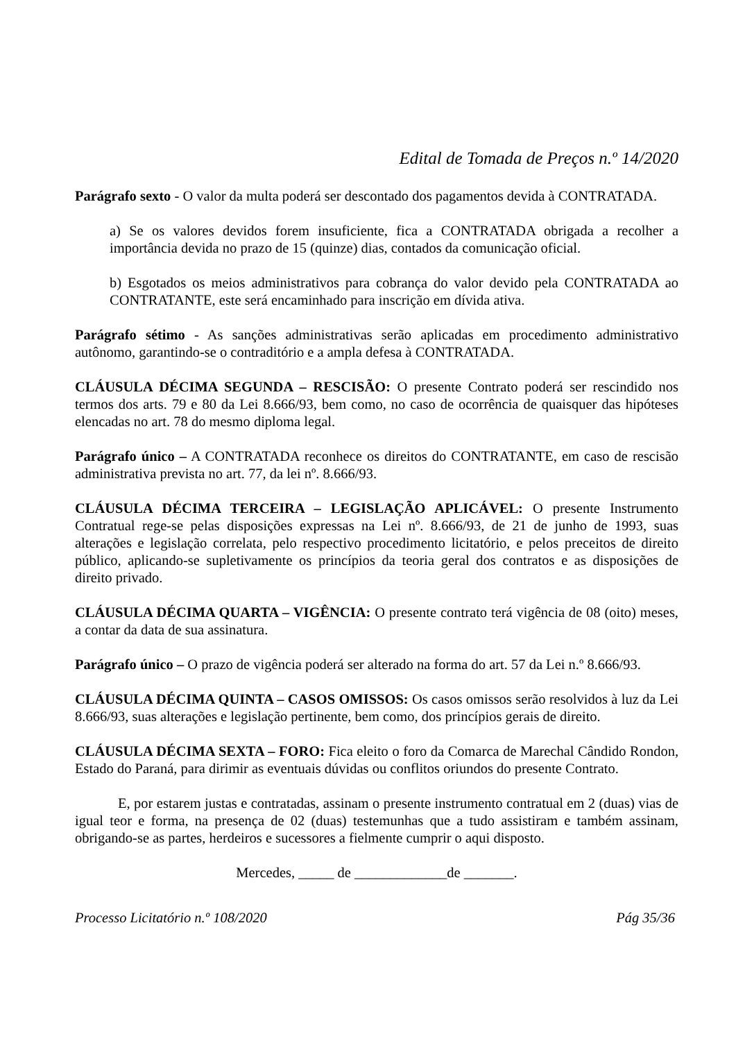Edital de Tomada de Preços n.º 14/2020
Parágrafo sexto - O valor da multa poderá ser descontado dos pagamentos devida à CONTRATADA.
a) Se os valores devidos forem insuficiente, fica a CONTRATADA obrigada a recolher a importância devida no prazo de 15 (quinze) dias, contados da comunicação oficial.
b) Esgotados os meios administrativos para cobrança do valor devido pela CONTRATADA ao CONTRATANTE, este será encaminhado para inscrição em dívida ativa.
Parágrafo sétimo - As sanções administrativas serão aplicadas em procedimento administrativo autônomo, garantindo-se o contraditório e a ampla defesa à CONTRATADA.
CLÁUSULA DÉCIMA SEGUNDA – RESCISÃO: O presente Contrato poderá ser rescindido nos termos dos arts. 79 e 80 da Lei 8.666/93, bem como, no caso de ocorrência de quaisquer das hipóteses elencadas no art. 78 do mesmo diploma legal.
Parágrafo único – A CONTRATADA reconhece os direitos do CONTRATANTE, em caso de rescisão administrativa prevista no art. 77, da lei nº. 8.666/93.
CLÁUSULA DÉCIMA TERCEIRA – LEGISLAÇÃO APLICÁVEL: O presente Instrumento Contratual rege-se pelas disposições expressas na Lei nº. 8.666/93, de 21 de junho de 1993, suas alterações e legislação correlata, pelo respectivo procedimento licitatório, e pelos preceitos de direito público, aplicando-se supletivamente os princípios da teoria geral dos contratos e as disposições de direito privado.
CLÁUSULA DÉCIMA QUARTA – VIGÊNCIA: O presente contrato terá vigência de 08 (oito) meses, a contar da data de sua assinatura.
Parágrafo único – O prazo de vigência poderá ser alterado na forma do art. 57 da Lei n.º 8.666/93.
CLÁUSULA DÉCIMA QUINTA – CASOS OMISSOS: Os casos omissos serão resolvidos à luz da Lei 8.666/93, suas alterações e legislação pertinente, bem como, dos princípios gerais de direito.
CLÁUSULA DÉCIMA SEXTA – FORO: Fica eleito o foro da Comarca de Marechal Cândido Rondon, Estado do Paraná, para dirimir as eventuais dúvidas ou conflitos oriundos do presente Contrato.
E, por estarem justas e contratadas, assinam o presente instrumento contratual em 2 (duas) vias de igual teor e forma, na presença de 02 (duas) testemunhas que a tudo assistiram e também assinam, obrigando-se as partes, herdeiros e sucessores a fielmente cumprir o aqui disposto.
Mercedes, _____ de _____________de _______.
Processo Licitatório n.º 108/2020 Pág 35/36